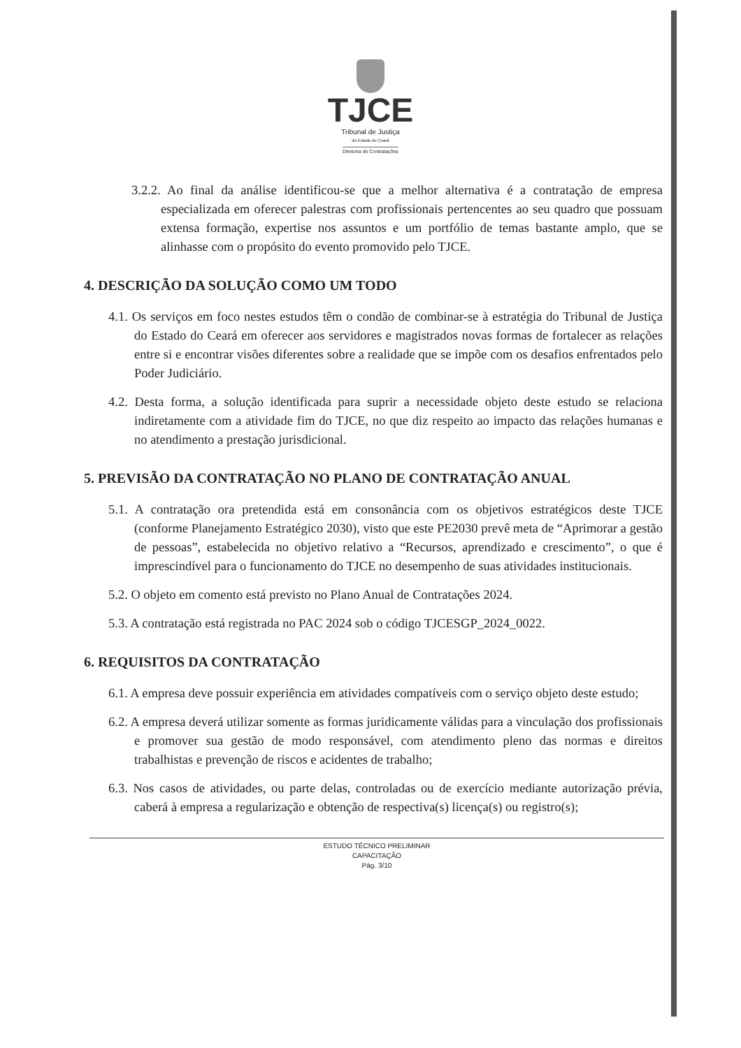TJCE
Tribunal de Justiça
do Estado do Ceará
Diretoria de Contratações
3.2.2. Ao final da análise identificou-se que a melhor alternativa é a contratação de empresa especializada em oferecer palestras com profissionais pertencentes ao seu quadro que possuam extensa formação, expertise nos assuntos e um portfólio de temas bastante amplo, que se alinhasse com o propósito do evento promovido pelo TJCE.
4. DESCRIÇÃO DA SOLUÇÃO COMO UM TODO
4.1. Os serviços em foco nestes estudos têm o condão de combinar-se à estratégia do Tribunal de Justiça do Estado do Ceará em oferecer aos servidores e magistrados novas formas de fortalecer as relações entre si e encontrar visões diferentes sobre a realidade que se impõe com os desafios enfrentados pelo Poder Judiciário.
4.2. Desta forma, a solução identificada para suprir a necessidade objeto deste estudo se relaciona indiretamente com a atividade fim do TJCE, no que diz respeito ao impacto das relações humanas e no atendimento a prestação jurisdicional.
5. PREVISÃO DA CONTRATAÇÃO NO PLANO DE CONTRATAÇÃO ANUAL
5.1. A contratação ora pretendida está em consonância com os objetivos estratégicos deste TJCE (conforme Planejamento Estratégico 2030), visto que este PE2030 prevê meta de “Aprimorar a gestão de pessoas”, estabelecida no objetivo relativo a “Recursos, aprendizado e crescimento”, o que é imprescindível para o funcionamento do TJCE no desempenho de suas atividades institucionais.
5.2. O objeto em comento está previsto no Plano Anual de Contratações 2024.
5.3. A contratação está registrada no PAC 2024 sob o código TJCESGP_2024_0022.
6. REQUISITOS DA CONTRATAÇÃO
6.1. A empresa deve possuir experiência em atividades compatíveis com o serviço objeto deste estudo;
6.2. A empresa deverá utilizar somente as formas juridicamente válidas para a vinculação dos profissionais e promover sua gestão de modo responsável, com atendimento pleno das normas e direitos trabalhistas e prevenção de riscos e acidentes de trabalho;
6.3. Nos casos de atividades, ou parte delas, controladas ou de exercício mediante autorização prévia, caberá à empresa a regularização e obtenção de respectiva(s) licença(s) ou registro(s);
ESTUDO TÉCNICO PRELIMINAR
CAPACITAÇÃO
Pág. 3/10